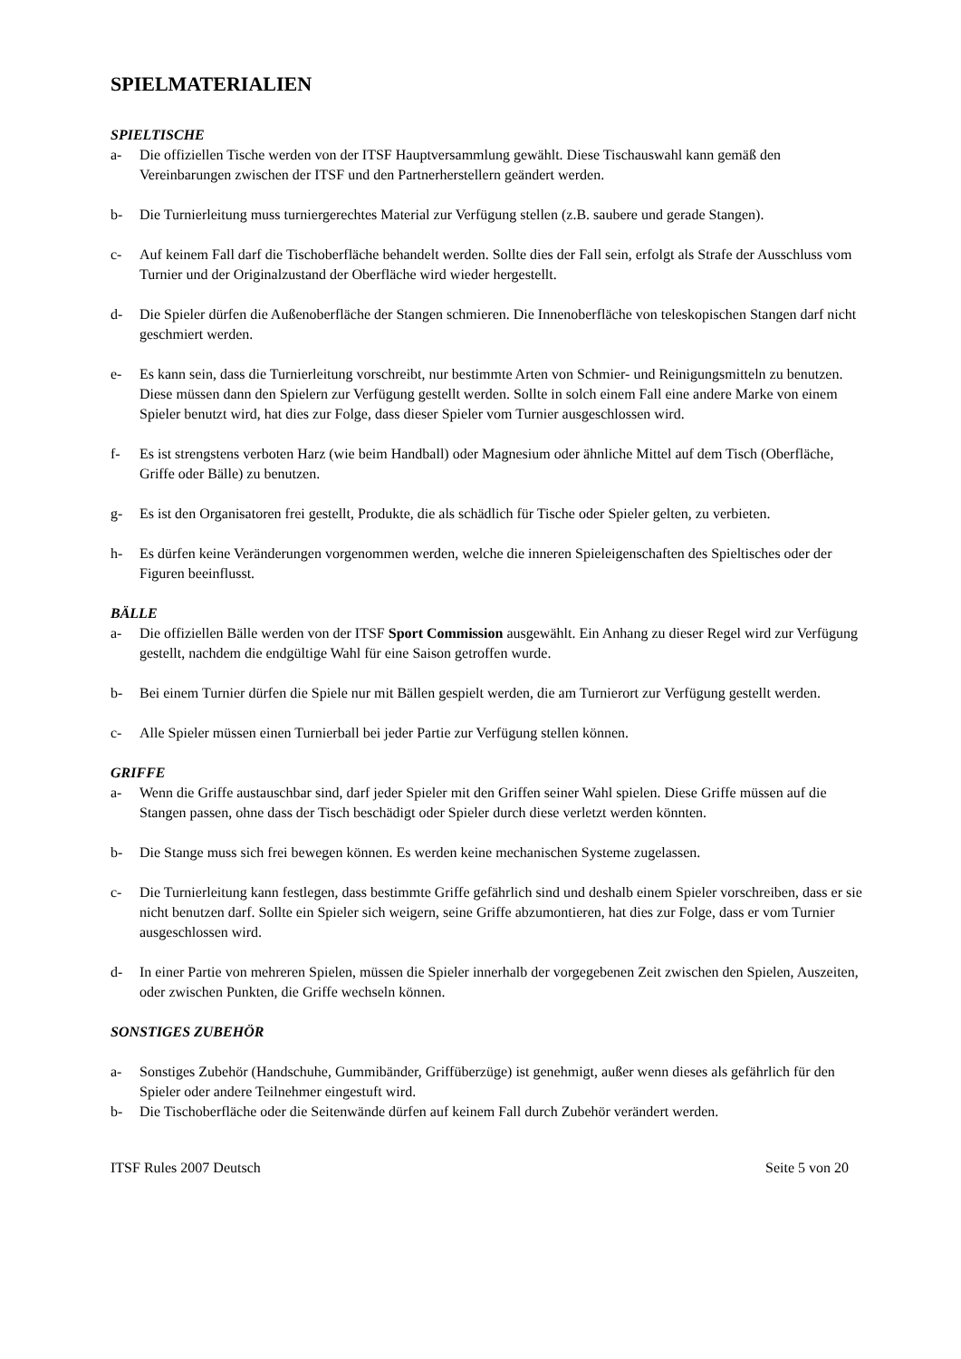SPIELMATERIALIEN
SPIELTISCHE
a- Die offiziellen Tische werden von der ITSF Hauptversammlung gewählt. Diese Tischauswahl kann gemäß den Vereinbarungen zwischen der ITSF und den Partnerherstellern geändert werden.
b- Die Turnierleitung muss turniergerechtes Material zur Verfügung stellen (z.B. saubere und gerade Stangen).
c- Auf keinem Fall darf die Tischoberfläche behandelt werden. Sollte dies der Fall sein, erfolgt als Strafe der Ausschluss vom Turnier und der Originalzustand der Oberfläche wird wieder hergestellt.
d- Die Spieler dürfen die Außenoberfläche der Stangen schmieren. Die Innenoberfläche von teleskopischen Stangen darf nicht geschmiert werden.
e- Es kann sein, dass die Turnierleitung vorschreibt, nur bestimmte Arten von Schmier- und Reinigungsmitteln zu benutzen. Diese müssen dann den Spielern zur Verfügung gestellt werden. Sollte in solch einem Fall eine andere Marke von einem Spieler benutzt wird, hat dies zur Folge, dass dieser Spieler vom Turnier ausgeschlossen wird.
f- Es ist strengstens verboten Harz (wie beim Handball) oder Magnesium oder ähnliche Mittel auf dem Tisch (Oberfläche, Griffe oder Bälle) zu benutzen.
g- Es ist den Organisatoren frei gestellt, Produkte, die als schädlich für Tische oder Spieler gelten, zu verbieten.
h- Es dürfen keine Veränderungen vorgenommen werden, welche die inneren Spieleigenschaften des Spieltisches oder der Figuren beeinflusst.
BÄLLE
a- Die offiziellen Bälle werden von der ITSF Sport Commission ausgewählt. Ein Anhang zu dieser Regel wird zur Verfügung gestellt, nachdem die endgültige Wahl für eine Saison getroffen wurde.
b- Bei einem Turnier dürfen die Spiele nur mit Bällen gespielt werden, die am Turnierort zur Verfügung gestellt werden.
c- Alle Spieler müssen einen Turnierball bei jeder Partie zur Verfügung stellen können.
GRIFFE
a- Wenn die Griffe austauschbar sind, darf jeder Spieler mit den Griffen seiner Wahl spielen. Diese Griffe müssen auf die Stangen passen, ohne dass der Tisch beschädigt oder Spieler durch diese verletzt werden könnten.
b- Die Stange muss sich frei bewegen können. Es werden keine mechanischen Systeme zugelassen.
c- Die Turnierleitung kann festlegen, dass bestimmte Griffe gefährlich sind und deshalb einem Spieler vorschreiben, dass er sie nicht benutzen darf. Sollte ein Spieler sich weigern, seine Griffe abzumontieren, hat dies zur Folge, dass er vom Turnier ausgeschlossen wird.
d- In einer Partie von mehreren Spielen, müssen die Spieler innerhalb der vorgegebenen Zeit zwischen den Spielen, Auszeiten, oder zwischen Punkten, die Griffe wechseln können.
SONSTIGES ZUBEHÖR
a- Sonstiges Zubehör (Handschuhe, Gummibänder, Griffüberzüge) ist genehmigt, außer wenn dieses als gefährlich für den Spieler oder andere Teilnehmer eingestuft wird.
b- Die Tischoberfläche oder die Seitenwände dürfen auf keinem Fall durch Zubehör verändert werden.
ITSF Rules 2007 Deutsch Seite 5 von 20